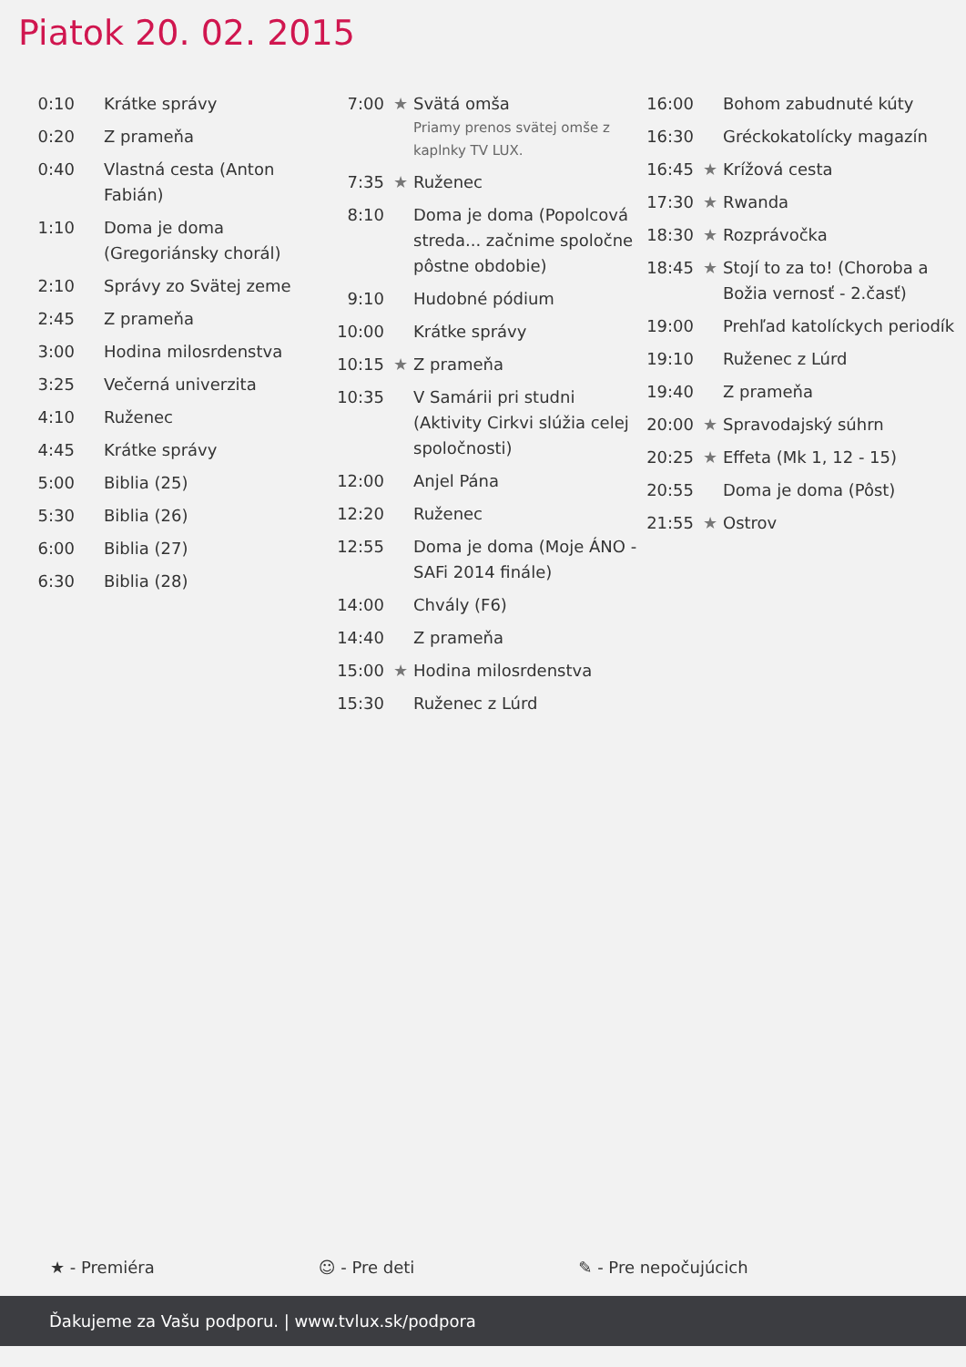Piatok 20. 02. 2015
| 0:10 | | Krátke správy |
| 0:20 | | Z prameňa |
| 0:40 | | Vlastná cesta (Anton Fabián) |
| 1:10 | | Doma je doma (Gregoriánsky chorál) |
| 2:10 | | Správy zo Svätej zeme |
| 2:45 | | Z prameňa |
| 3:00 | | Hodina milosrdenstva |
| 3:25 | | Večerná univerzita |
| 4:10 | | Ruženec |
| 4:45 | | Krátke správy |
| 5:00 | | Biblia (25) |
| 5:30 | | Biblia (26) |
| 6:00 | | Biblia (27) |
| 6:30 | | Biblia (28) |
| 7:00 | ★ | Svätá omša Priamy prenos svätej omše z kaplnky TV LUX. |
| 7:35 | ★ | Ruženec |
| 8:10 | | Doma je doma (Popolcová streda... začnime spoločne pôstne obdobie) |
| 9:10 | | Hudobné pódium |
| 10:00 | | Krátke správy |
| 10:15 | ★ | Z prameňa |
| 10:35 | | V Samárii pri studni (Aktivity Cirkvi slúžia celej spoločnosti) |
| 12:00 | | Anjel Pána |
| 12:20 | | Ruženec |
| 12:55 | | Doma je doma (Moje ÁNO - SAFi 2014 finále) |
| 14:00 | | Chvály (F6) |
| 14:40 | | Z prameňa |
| 15:00 | ★ | Hodina milosrdenstva |
| 15:30 | | Ruženec z Lúrd |
| 16:00 | | Bohom zabudnuté kúty |
| 16:30 | | Gréckokatolícky magazín |
| 16:45 | ★ | Krížová cesta |
| 17:30 | ★ | Rwanda |
| 18:30 | ★ | Rozprávočka |
| 18:45 | ★ | Stojí to za to! (Choroba a Božia vernosť - 2.časť) |
| 19:00 | | Prehľad katolíckych periodík |
| 19:10 | | Ruženec z Lúrd |
| 19:40 | | Z prameňa |
| 20:00 | ★ | Spravodajský súhrn |
| 20:25 | ★ | Effeta (Mk 1, 12 - 15) |
| 20:55 | | Doma je doma (Pôst) |
| 21:55 | ★ | Ostrov |
★ - Premiéra ☺ - Pre deti ✎ - Pre nepočujúcich
Ďakujeme za Vašu podporu. | www.tvlux.sk/podpora